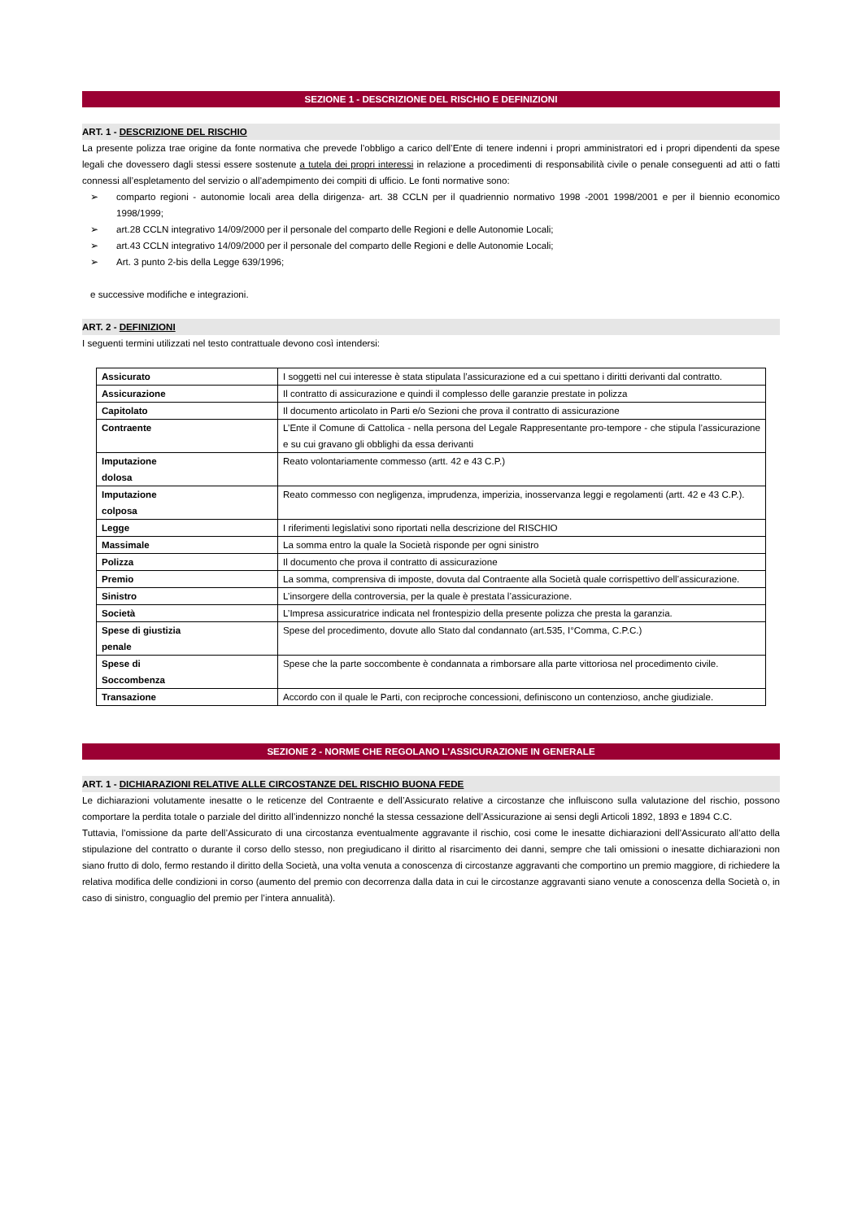SEZIONE 1 - DESCRIZIONE DEL RISCHIO E DEFINIZIONI
ART. 1 - DESCRIZIONE DEL RISCHIO
La presente polizza trae origine da fonte normativa che prevede l’obbligo a carico dell’Ente di tenere indenni i propri amministratori ed i propri dipendenti da spese legali che dovessero dagli stessi essere sostenute a tutela dei propri interessi in relazione a procedimenti di responsabilità civile o penale conseguenti ad atti o fatti connessi all’espletamento del servizio o all’adempimento dei compiti di ufficio. Le fonti normative sono:
➢ comparto regioni - autonomie locali area della dirigenza- art. 38 CCLN per il quadriennio normativo 1998 -2001 1998/2001 e per il biennio economico 1998/1999;
➢ art.28 CCLN integrativo 14/09/2000 per il personale del comparto delle Regioni e delle Autonomie Locali;
➢ art.43 CCLN integrativo 14/09/2000 per il personale del comparto delle Regioni e delle Autonomie Locali;
➢ Art. 3 punto 2-bis della Legge 639/1996;
e successive modifiche e integrazioni.
ART. 2 - DEFINIZIONI
I seguenti termini utilizzati nel testo contrattuale devono così intendersi:
| Assicurato | I soggetti nel cui interesse è stata stipulata l’assicurazione ed a cui spettano i diritti derivanti dal contratto. |
| Assicurazione | Il contratto di assicurazione e quindi il complesso delle garanzie prestate in polizza |
| Capitolato | Il documento articolato in Parti e/o Sezioni che prova il contratto di assicurazione |
| Contraente | L’Ente il Comune di Cattolica - nella persona del Legale Rappresentante pro-tempore - che stipula l’assicurazione e su cui gravano gli obblighi da essa derivanti |
| Imputazione dolosa | Reato volontariamente commesso (artt. 42 e 43 C.P.) |
| Imputazione colposa | Reato commesso con negligenza, imprudenza, imperizia, inosservanza leggi e regolamenti (artt. 42 e 43 C.P.). |
| Legge | I riferimenti legislativi sono riportati nella descrizione del RISCHIO |
| Massimale | La somma entro la quale la Società risponde per ogni sinistro |
| Polizza | Il documento che prova il contratto di assicurazione |
| Premio | La somma, comprensiva di imposte, dovuta dal Contraente alla Società quale corrispettivo dell’assicurazione. |
| Sinistro | L’insorgere della controversia, per la quale è prestata l’assicurazione. |
| Società | L’Impresa assicuratrice indicata nel frontespizio della presente polizza che presta la garanzia. |
| Spese di giustizia penale | Spese del procedimento, dovute allo Stato dal condannato (art.535, I°Comma, C.P.C.) |
| Spese di Soccombenza | Spese che la parte soccombente è condannata a rimborsare alla parte vittoriosa nel procedimento civile. |
| Transazione | Accordo con il quale le Parti, con reciproche concessioni, definiscono un contenzioso, anche giudiziale. |
SEZIONE 2 - NORME CHE REGOLANO L’ASSICURAZIONE IN GENERALE
ART. 1 - DICHIARAZIONI RELATIVE ALLE CIRCOSTANZE DEL RISCHIO BUONA FEDE
Le dichiarazioni volutamente inesatte o le reticenze del Contraente e dell’Assicurato relative a circostanze che influiscono sulla valutazione del rischio, possono comportare la perdita totale o parziale del diritto all’indennizzo nonché la stessa cessazione dell’Assicurazione ai sensi degli Articoli 1892, 1893 e 1894 C.C.
Tuttavia, l’omissione da parte dell’Assicurato di una circostanza eventualmente aggravante il rischio, cosi come le inesatte dichiarazioni dell’Assicurato all’atto della stipulazione del contratto o durante il corso dello stesso, non pregiudicano il diritto al risarcimento dei danni, sempre che tali omissioni o inesatte dichiarazioni non siano frutto di dolo, fermo restando il diritto della Società, una volta venuta a conoscenza di circostanze aggravanti che comportino un premio maggiore, di richiedere la relativa modifica delle condizioni in corso (aumento del premio con decorrenza dalla data in cui le circostanze aggravanti siano venute a conoscenza della Società o, in caso di sinistro, conguaglio del premio per l’intera annualità).